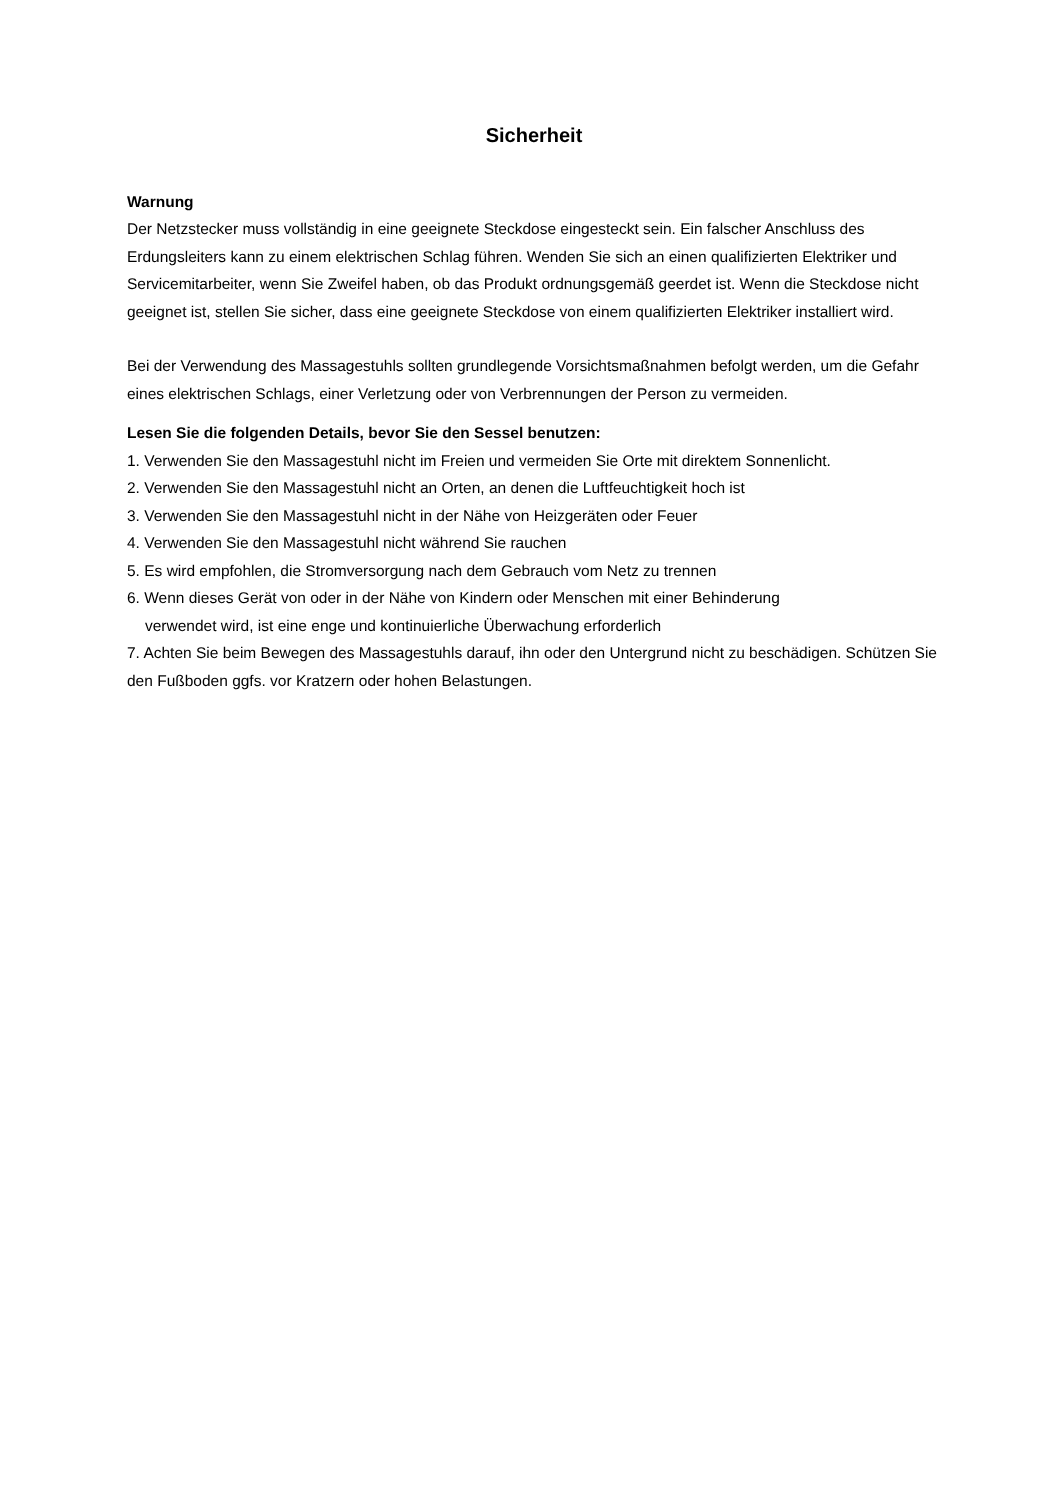Sicherheit
Warnung
Der Netzstecker muss vollständig in eine geeignete Steckdose eingesteckt sein. Ein falscher Anschluss des Erdungsleiters kann zu einem elektrischen Schlag führen. Wenden Sie sich an einen qualifizierten Elektriker und Servicemitarbeiter, wenn Sie Zweifel haben, ob das Produkt ordnungsgemäß geerdet ist. Wenn die Steckdose nicht geeignet ist, stellen Sie sicher, dass eine geeignete Steckdose von einem qualifizierten Elektriker installiert wird.
Bei der Verwendung des Massagestuhls sollten grundlegende Vorsichtsmaßnahmen befolgt werden, um die Gefahr eines elektrischen Schlags, einer Verletzung oder von Verbrennungen der Person zu vermeiden.
Lesen Sie die folgenden Details, bevor Sie den Sessel benutzen:
1. Verwenden Sie den Massagestuhl nicht im Freien und vermeiden Sie Orte mit direktem Sonnenlicht.
2. Verwenden Sie den Massagestuhl nicht an Orten, an denen die Luftfeuchtigkeit hoch ist
3. Verwenden Sie den Massagestuhl nicht in der Nähe von Heizgeräten oder Feuer
4. Verwenden Sie den Massagestuhl nicht während Sie rauchen
5. Es wird empfohlen, die Stromversorgung nach dem Gebrauch vom Netz zu trennen
6. Wenn dieses Gerät von oder in der Nähe von Kindern oder Menschen mit einer Behinderung
verwendet wird, ist eine enge und kontinuierliche Überwachung erforderlich
7. Achten Sie beim Bewegen des Massagestuhls darauf, ihn oder den Untergrund nicht zu beschädigen. Schützen Sie den Fußboden ggfs. vor Kratzern oder hohen Belastungen.